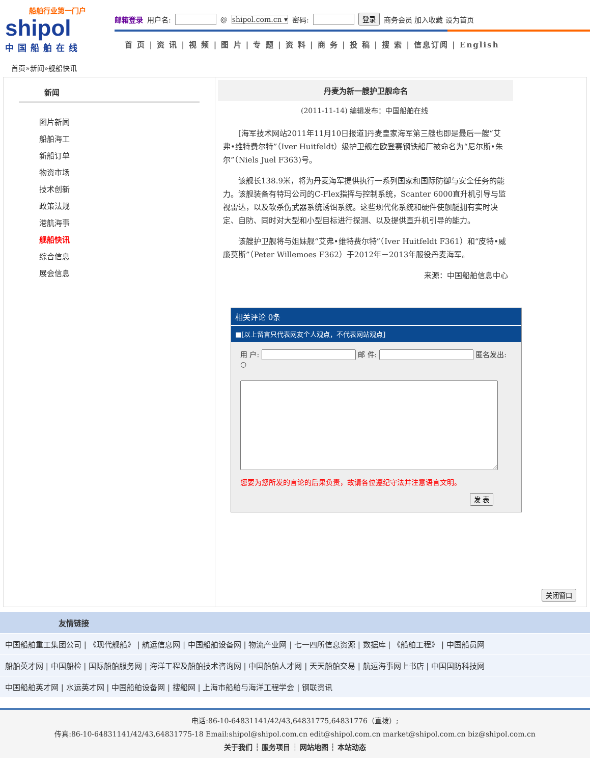船舶行业第一门户
shipol
中国船舶在线
邮箱登录 用户名: @ shipol.com.cn ▾ 密码: 登录 商务会员 加入收藏 设为首页
首 页 | 资 讯 | 视 频 | 图 片 | 专 题 | 资 料 | 商 务 | 投 稿 | 搜 索 | 信息订阅 | English
首页»新闻»舰船快讯
新闻
图片新闻
船舶海工
新船订单
物资市场
技术创新
政策法规
港航海事
舰船快讯
综合信息
展会信息
丹麦为新一艘护卫舰命名
(2011-11-14) 编辑发布：中国船舶在线
[海军技术网站2011年11月10日报道]丹麦皇家海军第三艘也即是最后一艘“艾弗•维特费尔特”（Iver Huitfeldt）级护卫舰在欧登赛钢铁船厂被命名为“尼尔斯•朱尔”（Niels Juel F363)号。
该舰长138.9米，将为丹麦海军提供执行一系列国家和国际防御与安全任务的能力。该舰装备有特玛公司的C-Flex指挥与控制系统，Scanter 6000直升机引导与监视雷达，以及软杀伤武器系统诱饵系统。这些现代化系统和硬件使舰艇拥有实时决定、自防、同时对大型和小型目标进行探测、以及提供直升机引导的能力。
该艘护卫舰将与姐妹舰“艾弗•维特费尔特”（Iver Huitfeldt F361）和“皮特•威廉莫斯”（Peter Willemoes F362）于2012年－2013年服役丹麦海军。
来源：中国船舶信息中心
相关评论 0条
■[以上留言只代表网友个人观点，不代表网站观点]
用 户: 邮 件: 匿名发出: ○
您要为您所发的言论的后果负责，故请各位遵纪守法并注意语言文明。
发 表
关闭窗口
友情链接
中国船舶重工集团公司 | 《现代舰船》 | 航运信息网 | 中国船舶设备网 | 物流产业网 | 七一四所信息资源 | 数据库 | 《船舶工程》 | 中国船员网
船舶英才网 | 中国船检 | 国际船舶服务网 | 海洋工程及船舶技术咨询网 | 中国船舶人才网 | 天天船舶交易 | 航运海事网上书店 | 中国国防科技网
中国船舶英才网 | 水运英才网 | 中国船舶设备网 | 搜船网 | 上海市船舶与海洋工程学会 | 钢联资讯
电话:86-10-64831141/42/43,64831775,64831776（直拨）;
传真:86-10-64831141/42/43,64831775-18 Email:shipol@shipol.com.cn edit@shipol.com.cn market@shipol.com.cn biz@shipol.com.cn
关于我们 ┆ 服务项目 ┆ 网站地图 ┆ 本站动态